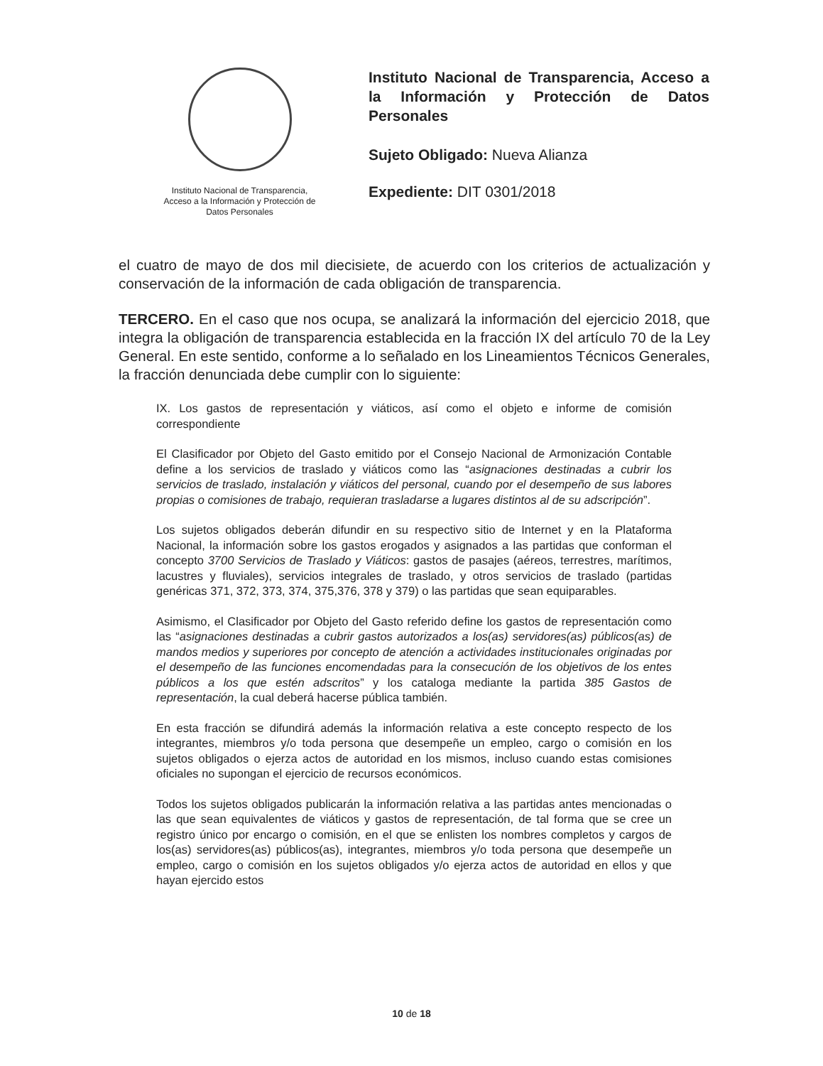Instituto Nacional de Transparencia,
Acceso a la Información y Protección de
Datos Personales
Instituto Nacional de Transparencia, Acceso a la Información y Protección de Datos Personales
Sujeto Obligado: Nueva Alianza
Expediente: DIT 0301/2018
el cuatro de mayo de dos mil diecisiete, de acuerdo con los criterios de actualización y conservación de la información de cada obligación de transparencia.
TERCERO. En el caso que nos ocupa, se analizará la información del ejercicio 2018, que integra la obligación de transparencia establecida en la fracción IX del artículo 70 de la Ley General. En este sentido, conforme a lo señalado en los Lineamientos Técnicos Generales, la fracción denunciada debe cumplir con lo siguiente:
IX. Los gastos de representación y viáticos, así como el objeto e informe de comisión correspondiente
El Clasificador por Objeto del Gasto emitido por el Consejo Nacional de Armonización Contable define a los servicios de traslado y viáticos como las “asignaciones destinadas a cubrir los servicios de traslado, instalación y viáticos del personal, cuando por el desempeño de sus labores propias o comisiones de trabajo, requieran trasladarse a lugares distintos al de su adscripción”.
Los sujetos obligados deberán difundir en su respectivo sitio de Internet y en la Plataforma Nacional, la información sobre los gastos erogados y asignados a las partidas que conforman el concepto 3700 Servicios de Traslado y Viáticos: gastos de pasajes (aéreos, terrestres, marítimos, lacustres y fluviales), servicios integrales de traslado, y otros servicios de traslado (partidas genéricas 371, 372, 373, 374, 375,376, 378 y 379) o las partidas que sean equiparables.
Asimismo, el Clasificador por Objeto del Gasto referido define los gastos de representación como las “asignaciones destinadas a cubrir gastos autorizados a los(as) servidores(as) públicos(as) de mandos medios y superiores por concepto de atención a actividades institucionales originadas por el desempeño de las funciones encomendadas para la consecución de los objetivos de los entes públicos a los que estén adscritos” y los cataloga mediante la partida 385 Gastos de representación, la cual deberá hacerse pública también.
En esta fracción se difundirá además la información relativa a este concepto respecto de los integrantes, miembros y/o toda persona que desempeñe un empleo, cargo o comisión en los sujetos obligados o ejerza actos de autoridad en los mismos, incluso cuando estas comisiones oficiales no supongan el ejercicio de recursos económicos.
Todos los sujetos obligados publicarán la información relativa a las partidas antes mencionadas o las que sean equivalentes de viáticos y gastos de representación, de tal forma que se cree un registro único por encargo o comisión, en el que se enlisten los nombres completos y cargos de los(as) servidores(as) públicos(as), integrantes, miembros y/o toda persona que desempeñe un empleo, cargo o comisión en los sujetos obligados y/o ejerza actos de autoridad en ellos y que hayan ejercido estos
10 de 18